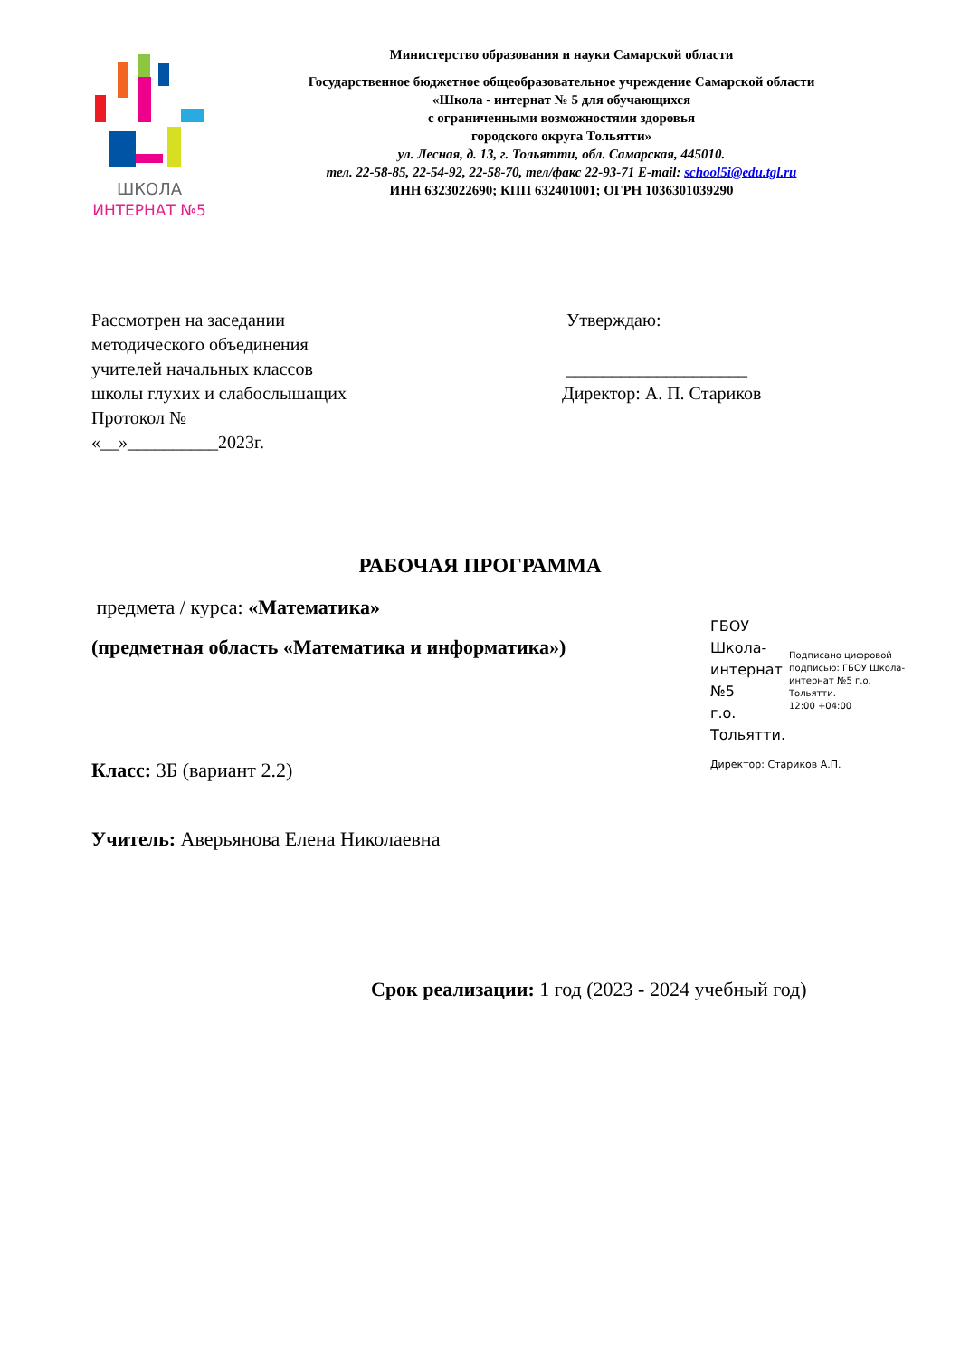ШКОЛА
ИНТЕРНАТ №5
Министерство образования и науки Самарской области
Государственное бюджетное общеобразовательное учреждение Самарской области
«Школа - интернат № 5 для обучающихся
с ограниченными возможностями здоровья
городского округа Тольятти»
ул. Лесная, д. 13, г. Тольятти, обл. Самарская, 445010.
тел. 22-58-85, 22-54-92, 22-58-70, тел/факс 22-93-71 E-mail: school5i@edu.tgl.ru
ИНН 6323022690; КПП 632401001; ОГРН 1036301039290
Рассмотрен на заседании
методического объединения
учителей начальных классов
школы глухих и слабослышащих
Протокол №
«__»__________2023г.
Утверждаю:
____________________
Директор: А. П. Стариков
РАБОЧАЯ ПРОГРАММА
предмета / курса: «Математика»
(предметная область «Математика и информатика»)
ГБОУ Школа-
интернат №5
г.о. Тольятти.
Подписано цифровой подписью: ГБОУ Школа-интернат №5 г.о. Тольятти.
12:00 +04:00
Директор: Стариков А.П.
Класс: 3Б (вариант 2.2)
Учитель: Аверьянова Елена Николаевна
Срок реализации: 1 год (2023 - 2024 учебный год)